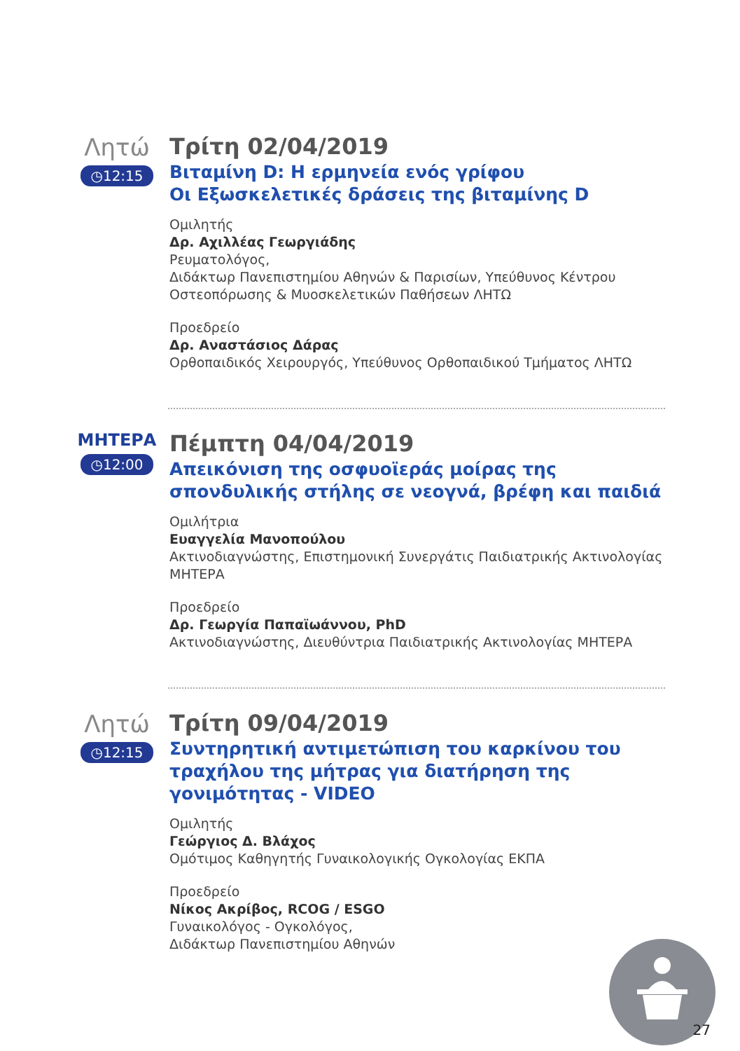Λητώ
◷12:15
Τρίτη 02/04/2019
Βιταμίνη D: Η ερμηνεία ενός γρίφου
Οι Εξωσκελετικές δράσεις της βιταμίνης D
Ομιλητής
Δρ. Αχιλλέας Γεωργιάδης
Ρευματολόγος,
Διδάκτωρ Πανεπιστημίου Αθηνών & Παρισίων, Υπεύθυνος Κέντρου Οστεοπόρωσης & Μυοσκελετικών Παθήσεων ΛΗΤΩ
Προεδρείο
Δρ. Αναστάσιος Δάρας
Ορθοπαιδικός Χειρουργός, Υπεύθυνος Ορθοπαιδικού Τμήματος ΛΗΤΩ
ΜΗΤΕΡΑ
◷12:00
Πέμπτη 04/04/2019
Απεικόνιση της οσφυοϊεράς μοίρας της σπονδυλικής στήλης σε νεογνά, βρέφη και παιδιά
Ομιλήτρια
Ευαγγελία Μανοπούλου
Ακτινοδιαγνώστης, Επιστημονική Συνεργάτις Παιδιατρικής Ακτινολογίας ΜΗΤΕΡΑ
Προεδρείο
Δρ. Γεωργία Παπαϊωάννου, PhD
Ακτινοδιαγνώστης, Διευθύντρια Παιδιατρικής Ακτινολογίας ΜΗΤΕΡΑ
Λητώ
◷12:15
Τρίτη 09/04/2019
Συντηρητική αντιμετώπιση του καρκίνου του τραχήλου της μήτρας για διατήρηση της γονιμότητας - VIDEO
Ομιλητής
Γεώργιος Δ. Βλάχος
Ομότιμος Καθηγητής Γυναικολογικής Ογκολογίας ΕΚΠΑ
Προεδρείο
Νίκος Ακρίβος, RCOG / ESGO
Γυναικολόγος - Ογκολόγος,
Διδάκτωρ Πανεπιστημίου Αθηνών
27